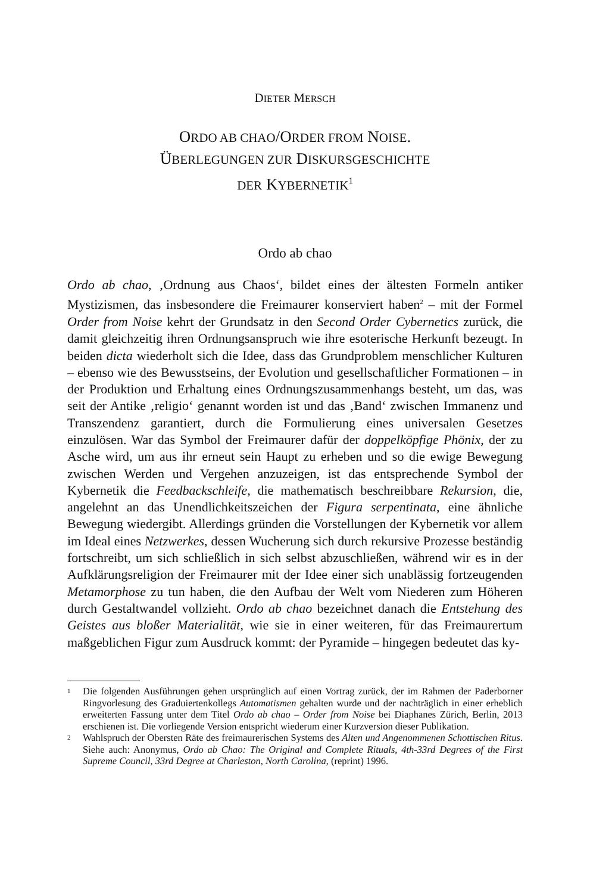DIETER MERSCH
ORDO AB CHAO/ORDER FROM NOISE.
ÜBERLEGUNGEN ZUR DISKURSGESCHICHTE
DER KYBERNETIK<sup>1</sup>
Ordo ab chao
Ordo ab chao, ‚Ordnung aus Chaos‘, bildet eines der ältesten Formeln antiker Mystizismen, das insbesondere die Freimaurer konserviert haben<sup>2</sup> – mit der Formel Order from Noise kehrt der Grundsatz in den Second Order Cybernetics zurück, die damit gleichzeitig ihren Ordnungsanspruch wie ihre esoterische Herkunft bezeugt. In beiden dicta wiederholt sich die Idee, dass das Grundproblem menschlicher Kulturen – ebenso wie des Bewusstseins, der Evolution und gesellschaftlicher Formationen – in der Produktion und Erhaltung eines Ordnungszusammenhangs besteht, um das, was seit der Antike ‚religio‘ genannt worden ist und das ‚Band‘ zwischen Immanenz und Transzendenz garantiert, durch die Formulierung eines universalen Gesetzes einzulösen. War das Symbol der Freimaurer dafür der doppelköpfige Phönix, der zu Asche wird, um aus ihr erneut sein Haupt zu erheben und so die ewige Bewegung zwischen Werden und Vergehen anzuzeigen, ist das entsprechende Symbol der Kybernetik die Feedbackschleife, die mathematisch beschreibbare Rekursion, die, angelehnt an das Unendlichkeitszeichen der Figura serpentinata, eine ähnliche Bewegung wiedergibt. Allerdings gründen die Vorstellungen der Kybernetik vor allem im Ideal eines Netzwerkes, dessen Wucherung sich durch rekursive Prozesse beständig fortschreibt, um sich schließlich in sich selbst abzuschließen, während wir es in der Aufklärungsreligion der Freimaurer mit der Idee einer sich unablässig fortzeugenden Metamorphose zu tun haben, die den Aufbau der Welt vom Niederen zum Höheren durch Gestaltwandel vollzieht. Ordo ab chao bezeichnet danach die Entstehung des Geistes aus bloßer Materialität, wie sie in einer weiteren, für das Freimaurertum maßgeblichen Figur zum Ausdruck kommt: der Pyramide – hingegen bedeutet das ky-
<sup>1</sup> Die folgenden Ausführungen gehen ursprünglich auf einen Vortrag zurück, der im Rahmen der Paderborner Ringvorlesung des Graduiertenkollegs Automatismen gehalten wurde und der nachträglich in einer erheblich erweiterten Fassung unter dem Titel Ordo ab chao – Order from Noise bei Diaphanes Zürich, Berlin, 2013 erschienen ist. Die vorliegende Version entspricht wiederum einer Kurzversion dieser Publikation.
<sup>2</sup> Wahlspruch der Obersten Räte des freimaurerischen Systems des Alten und Angenommenen Schottischen Ritus. Siehe auch: Anonymus, Ordo ab Chao: The Original and Complete Rituals, 4th-33rd Degrees of the First Supreme Council, 33rd Degree at Charleston, North Carolina, (reprint) 1996.